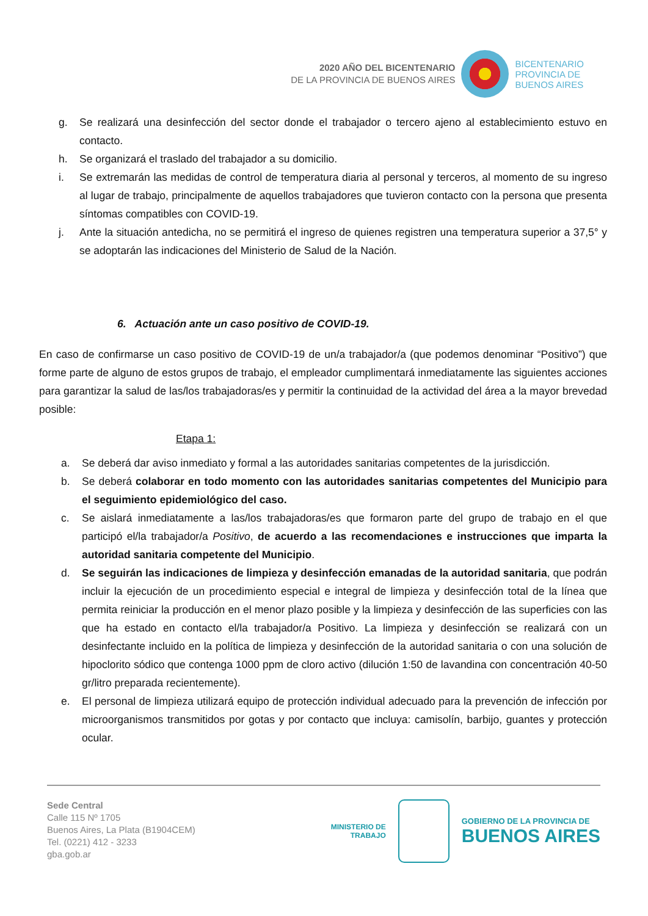2020 AÑO DEL BICENTENARIO
DE LA PROVINCIA DE BUENOS AIRES
BICENTENARIO
PROVINCIA DE
BUENOS AIRES
g. Se realizará una desinfección del sector donde el trabajador o tercero ajeno al establecimiento estuvo en contacto.
h. Se organizará el traslado del trabajador a su domicilio.
i. Se extremarán las medidas de control de temperatura diaria al personal y terceros, al momento de su ingreso al lugar de trabajo, principalmente de aquellos trabajadores que tuvieron contacto con la persona que presenta síntomas compatibles con COVID-19.
j. Ante la situación antedicha, no se permitirá el ingreso de quienes registren una temperatura superior a 37,5° y se adoptarán las indicaciones del Ministerio de Salud de la Nación.
6. Actuación ante un caso positivo de COVID-19.
En caso de confirmarse un caso positivo de COVID-19 de un/a trabajador/a (que podemos denominar “Positivo”) que forme parte de alguno de estos grupos de trabajo, el empleador cumplimentará inmediatamente las siguientes acciones para garantizar la salud de las/los trabajadoras/es y permitir la continuidad de la actividad del área a la mayor brevedad posible:
Etapa 1:
a. Se deberá dar aviso inmediato y formal a las autoridades sanitarias competentes de la jurisdicción.
b. Se deberá colaborar en todo momento con las autoridades sanitarias competentes del Municipio para el seguimiento epidemiológico del caso.
c. Se aislará inmediatamente a las/los trabajadoras/es que formaron parte del grupo de trabajo en el que participó el/la trabajador/a Positivo, de acuerdo a las recomendaciones e instrucciones que imparta la autoridad sanitaria competente del Municipio.
d. Se seguirán las indicaciones de limpieza y desinfección emanadas de la autoridad sanitaria, que podrán incluir la ejecución de un procedimiento especial e integral de limpieza y desinfección total de la línea que permita reiniciar la producción en el menor plazo posible y la limpieza y desinfección de las superficies con las que ha estado en contacto el/la trabajador/a Positivo. La limpieza y desinfección se realizará con un desinfectante incluido en la política de limpieza y desinfección de la autoridad sanitaria o con una solución de hipoclorito sódico que contenga 1000 ppm de cloro activo (dilución 1:50 de lavandina con concentración 40-50 gr/litro preparada recientemente).
e. El personal de limpieza utilizará equipo de protección individual adecuado para la prevención de infección por microorganismos transmitidos por gotas y por contacto que incluya: camisolín, barbijo, guantes y protección ocular.
Sede Central
Calle 115 Nº 1705
Buenos Aires, La Plata (B1904CEM)
Tel. (0221) 412 - 3233
gba.gob.ar
MINISTERIO DE
TRABAJO
GOBIERNO DE LA PROVINCIA DE
BUENOS AIRES